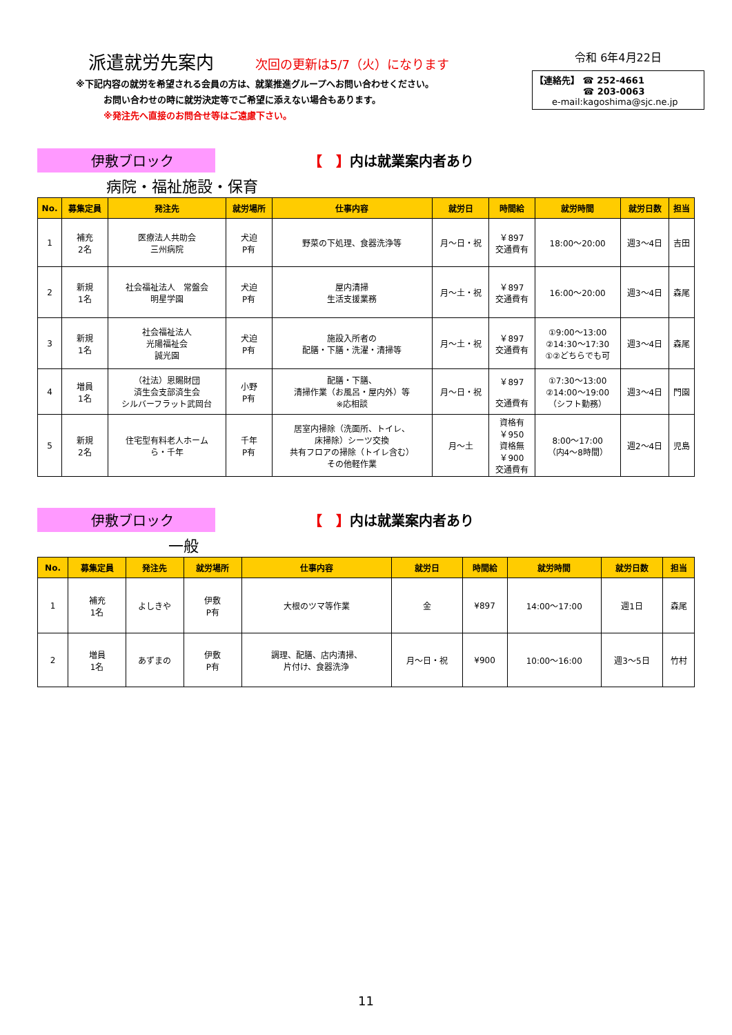派遣就労先案内 次回の更新は5/7（火）になります
※下記内容の就労を希望される会員の方は、就業推進グループへお問い合わせください。
お問い合わせの時に就労決定等でご希望に添えない場合もあります。
※発注先へ直接のお問合せ等はご遠慮下さい。
令和 6年4月22日
【連絡先】 ☎ 252-4661
☎ 203-0063
e-mail:kagoshima@sjc.ne.jp
伊敷ブロック 【　】内は就業案内者あり
病院・福祉施設・保育
| No. | 募集定員 | 発注先 | 就労場所 | 仕事内容 | 就労日 | 時間給 | 就労時間 | 就労日数 | 担当 |
| --- | --- | --- | --- | --- | --- | --- | --- | --- | --- |
| 1 | 補充 2名 | 医療法人共助会 三州病院 | 犬迫 P有 | 野菜の下処理、食器洗浄等 | 月～日・祝 | ￥897 交通費有 | 18:00～20:00 | 週3～4日 | 吉田 |
| 2 | 新規 1名 | 社会福祉法人 常盤会 明星学園 | 犬迫 P有 | 屋内清掃 生活支援業務 | 月～土・祝 | ￥897 交通費有 | 16:00～20:00 | 週3～4日 | 森尾 |
| 3 | 新規 1名 | 社会福祉法人 光陽福祉会 誠光園 | 犬迫 P有 | 施設入所者の 配膳・下膳・洗濯・清掃等 | 月～土・祝 | ￥897 交通費有 | ①9:00～13:00 ②14:30～17:30 ①②どちらでも可 | 週3～4日 | 森尾 |
| 4 | 増員 1名 | （社法）恩賜財団 済生会支部済生会 シルバーフラット武岡台 | 小野 P有 | 配膳・下膳、 清掃作業（お風呂・屋内外）等 ※応相談 | 月～日・祝 | ￥897 交通費有 | ①7:30～13:00 ②14:00～19:00 （シフト勤務） | 週3～4日 | 門園 |
| 5 | 新規 2名 | 住宅型有料老人ホーム ら・千年 | 千年 P有 | 居室内掃除（洗面所、トイレ、 床掃除）シーツ交換 共有フロアの掃除（トイレ含む） その他軽作業 | 月～土 | 資格有 ￥950 資格無 ￥900 交通費有 | 8:00～17:00 （内4～8時間） | 週2～4日 | 児島 |
伊敷ブロック 【　】内は就業案内者あり
一般
| No. | 募集定員 | 発注先 | 就労場所 | 仕事内容 | 就労日 | 時間給 | 就労時間 | 就労日数 | 担当 |
| --- | --- | --- | --- | --- | --- | --- | --- | --- | --- |
| 1 | 補充 1名 | よしきや | 伊敷 P有 | 大根のツマ等作業 | 金 | ¥897 | 14:00～17:00 | 週1日 | 森尾 |
| 2 | 増員 1名 | あずまの | 伊敷 P有 | 調理、配膳、店内清掃、 片付け、食器洗浄 | 月～日・祝 | ¥900 | 10:00～16:00 | 週3～5日 | 竹村 |
11